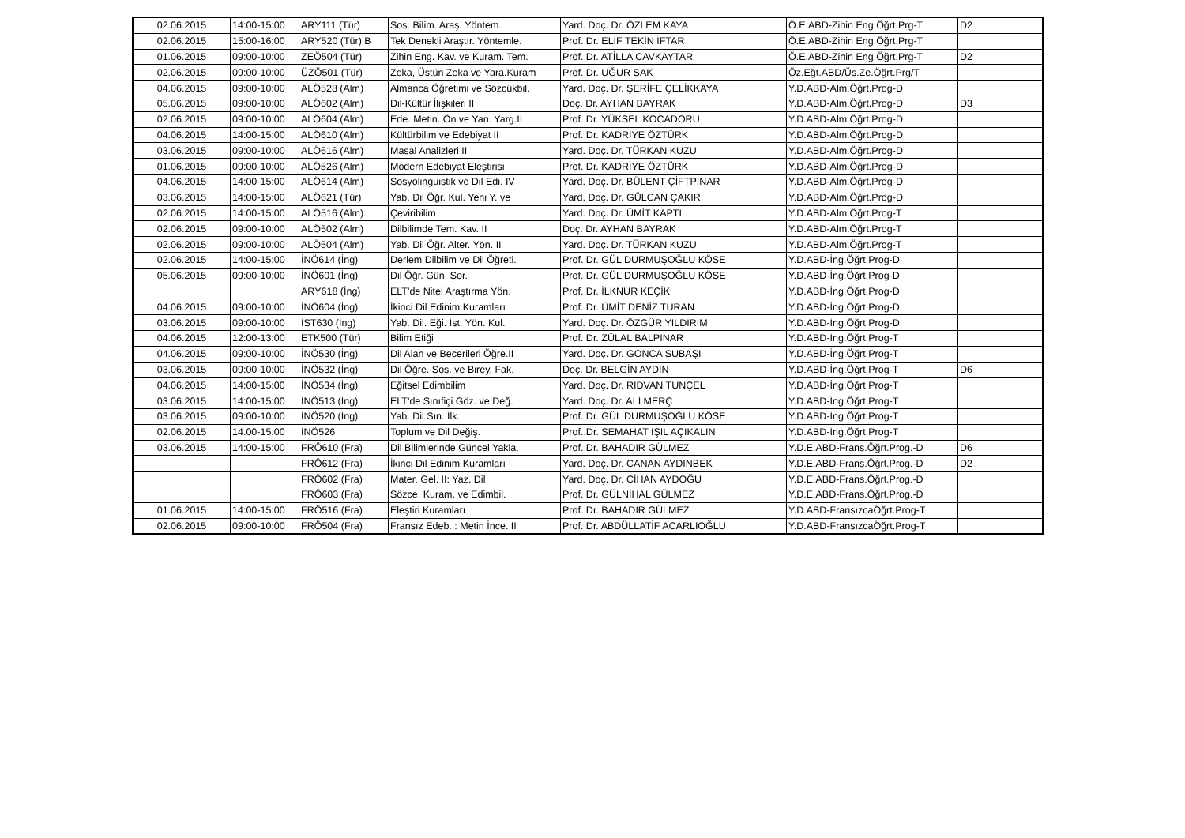| 02.06.2015 | 14:00-15:00 | ARY111 (Tür) | Sos. Bilim. Araş. Yöntem. | Yard. Doç. Dr. ÖZLEM KAYA | Ö.E.ABD-Zihin Eng.Öğrt.Prg-T | D2 |
| 02.06.2015 | 15:00-16:00 | ARY520 (Tür) B | Tek Denekli Araştır. Yöntemle. | Prof. Dr. ELİF TEKİN İFTAR | Ö.E.ABD-Zihin Eng.Öğrt.Prg-T | |
| 01.06.2015 | 09:00-10:00 | ZEÖ504 (Tür) | Zihin Eng. Kav. ve Kuram. Tem. | Prof. Dr. ATİLLA CAVKAYTAR | Ö.E.ABD-Zihin Eng.Öğrt.Prg-T | D2 |
| 02.06.2015 | 09:00-10:00 | ÜZÖ501 (Tür) | Zeka, Üstün Zeka ve Yara.Kuram | Prof. Dr. UĞUR SAK | Öz.Eğt.ABD/Üs.Ze.Öğrt.Prg/T | |
| 04.06.2015 | 09:00-10:00 | ALÖ528 (Alm) | Almanca Öğretimi ve Sözcükbil. | Yard. Doç. Dr. ŞERİFE ÇELİKKAYA | Y.D.ABD-Alm.Öğrt.Prog-D | |
| 05.06.2015 | 09:00-10:00 | ALÖ602 (Alm) | Dil-Kültür İlişkileri II | Doç. Dr. AYHAN BAYRAK | Y.D.ABD-Alm.Öğrt.Prog-D | D3 |
| 02.06.2015 | 09:00-10:00 | ALÖ604 (Alm) | Ede. Metin. Ön ve Yan. Yarg.II | Prof. Dr. YÜKSEL KOCADORU | Y.D.ABD-Alm.Öğrt.Prog-D | |
| 04.06.2015 | 14:00-15:00 | ALÖ610 (Alm) | Kültürbilim ve Edebiyat II | Prof. Dr. KADRİYE ÖZTÜRK | Y.D.ABD-Alm.Öğrt.Prog-D | |
| 03.06.2015 | 09:00-10:00 | ALÖ616 (Alm) | Masal Analizleri II | Yard. Doç. Dr. TÜRKAN KUZU | Y.D.ABD-Alm.Öğrt.Prog-D | |
| 01.06.2015 | 09:00-10:00 | ALÖ526 (Alm) | Modern Edebiyat Eleştirisi | Prof. Dr. KADRİYE ÖZTÜRK | Y.D.ABD-Alm.Öğrt.Prog-D | |
| 04.06.2015 | 14:00-15:00 | ALÖ614 (Alm) | Sosyolinguistik ve Dil Edi. IV | Yard. Doç. Dr. BÜLENT ÇİFTPINAR | Y.D.ABD-Alm.Öğrt.Prog-D | |
| 03.06.2015 | 14:00-15:00 | ALÖ621 (Tür) | Yab. Dil Öğr. Kul. Yeni Y. ve | Yard. Doç. Dr. GÜLCAN ÇAKIR | Y.D.ABD-Alm.Öğrt.Prog-D | |
| 02.06.2015 | 14:00-15:00 | ALÖ516 (Alm) | Çeviribilim | Yard. Doç. Dr. ÜMİT KAPTI | Y.D.ABD-Alm.Öğrt.Prog-T | |
| 02.06.2015 | 09:00-10:00 | ALÖ502 (Alm) | Dilbilimde Tem. Kav. II | Doç. Dr. AYHAN BAYRAK | Y.D.ABD-Alm.Öğrt.Prog-T | |
| 02.06.2015 | 09:00-10:00 | ALÖ504 (Alm) | Yab. Dil Öğr. Alter. Yön. II | Yard. Doç. Dr. TÜRKAN KUZU | Y.D.ABD-Alm.Öğrt.Prog-T | |
| 02.06.2015 | 14:00-15:00 | İNÖ614 (İng) | Derlem Dilbilim ve Dil Öğreti. | Prof. Dr. GÜL DURMUŞOĞLU KÖSE | Y.D.ABD-İng.Öğrt.Prog-D | |
| 05.06.2015 | 09:00-10:00 | İNÖ601 (İng) | Dil Öğr. Gün. Sor. | Prof. Dr. GÜL DURMUŞOĞLU KÖSE | Y.D.ABD-İng.Öğrt.Prog-D | |
| | | ARY618 (İng) | ELT'de Nitel Araştırma Yön. | Prof. Dr. İLKNUR KEÇİK | Y.D.ABD-İng.Öğrt.Prog-D | |
| 04.06.2015 | 09:00-10:00 | İNÖ604 (İng) | İkinci Dil Edinim Kuramları | Prof. Dr. ÜMİT DENİZ TURAN | Y.D.ABD-İng.Öğrt.Prog-D | |
| 03.06.2015 | 09:00-10:00 | İST630 (İng) | Yab. Dil. Eği. İst. Yön. Kul. | Yard. Doç. Dr. ÖZGÜR YILDIRIM | Y.D.ABD-İng.Öğrt.Prog-D | |
| 04.06.2015 | 12:00-13:00 | ETK500 (Tür) | Bilim Etiği | Prof. Dr. ZÜLAL BALPINAR | Y.D.ABD-İng.Öğrt.Prog-T | |
| 04.06.2015 | 09:00-10:00 | İNÖ530 (İng) | Dil Alan ve Becerileri Öğre.II | Yard. Doç. Dr. GONCA SUBAŞI | Y.D.ABD-İng.Öğrt.Prog-T | |
| 03.06.2015 | 09:00-10:00 | İNÖ532 (İng) | Dil Öğre. Sos. ve Birey. Fak. | Doç. Dr. BELGİN AYDIN | Y.D.ABD-İng.Öğrt.Prog-T | D6 |
| 04.06.2015 | 14:00-15:00 | İNÖ534 (İng) | Eğitsel Edimbilim | Yard. Doç. Dr. RIDVAN TUNÇEL | Y.D.ABD-İng.Öğrt.Prog-T | |
| 03.06.2015 | 14:00-15:00 | İNÖ513 (İng) | ELT'de Sınıfiçi Göz. ve Değ. | Yard. Doç. Dr. ALİ MERÇ | Y.D.ABD-İng.Öğrt.Prog-T | |
| 03.06.2015 | 09:00-10:00 | İNÖ520 (İng) | Yab. Dil Sın. İlk. | Prof. Dr. GÜL DURMUŞOĞLU KÖSE | Y.D.ABD-İng.Öğrt.Prog-T | |
| 02.06.2015 | 14.00-15.00 | İNÖ526 | Toplum ve Dil Değiş. | Prof..Dr. SEMAHAT IŞIL AÇIKALIN | Y.D.ABD-İng.Öğrt.Prog-T | |
| 03.06.2015 | 14:00-15:00 | FRÖ610 (Fra) | Dil Bilimlerinde Güncel Yakla. | Prof. Dr. BAHADIR GÜLMEZ | Y.D.E.ABD-Frans.Öğrt.Prog.-D | D6 |
| | | FRÖ612 (Fra) | İkinci Dil Edinim Kuramları | Yard. Doç. Dr. CANAN AYDINBEK | Y.D.E.ABD-Frans.Öğrt.Prog.-D | D2 |
| | | FRÖ602 (Fra) | Mater. Gel. II: Yaz. Dil | Yard. Doç. Dr. CİHAN AYDOĞU | Y.D.E.ABD-Frans.Öğrt.Prog.-D | |
| | | FRÖ603 (Fra) | Sözce. Kuram. ve Edimbil. | Prof. Dr. GÜLNİHAL GÜLMEZ | Y.D.E.ABD-Frans.Öğrt.Prog.-D | |
| 01.06.2015 | 14:00-15:00 | FRÖ516 (Fra) | Eleştiri Kuramları | Prof. Dr. BAHADIR GÜLMEZ | Y.D.ABD-FransızcaÖğrt.Prog-T | |
| 02.06.2015 | 09:00-10:00 | FRÖ504 (Fra) | Fransız Edeb. : Metin İnce. II | Prof. Dr. ABDÜLLATİF ACARLIOĞLU | Y.D.ABD-FransızcaÖğrt.Prog-T | |